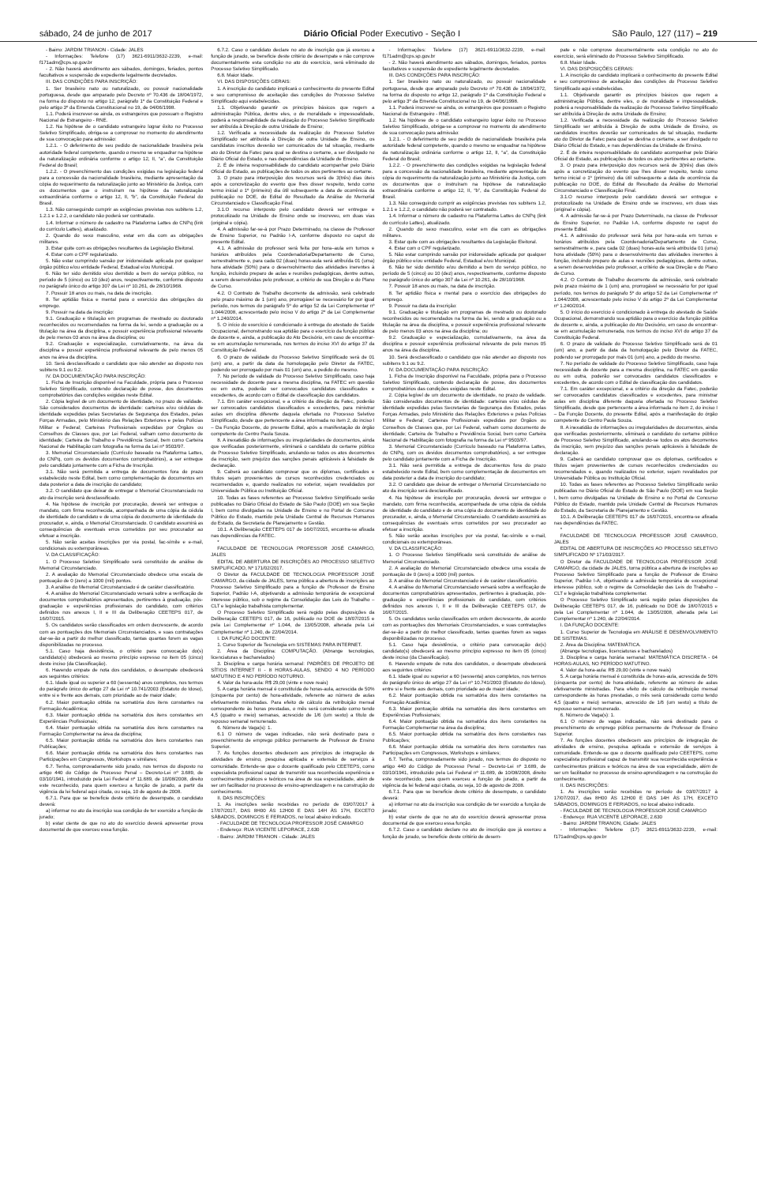sábado, 24 de junho de 2017 Diário Oficial Poder Executivo - Seção I São Paulo, 127 (117) – 219
- Bairro: JARDIM TRIANON - Cidade: JALES
- Informações: Telefone (17) 3621-6911/3632-2239, e-mail: f171adm@cps.sp.gov.br
- 2. Não haverá atendimento aos sábados, domingos, feriados, pontos facultativos e suspensão de expediente legalmente decretados.
III. DAS CONDIÇÕES PARA INSCRIÇÃO:
1. Ser brasileiro nato ou naturalizado, ou possuir nacionalidade portuguesa, desde que amparado pelo Decreto nº 70.436 de 18/04/1972, na forma do disposto no artigo 12, parágrafo 1º da Constituição Federal e pelo artigo 3º da Emenda Constitucional no 19, de 04/06/1998.
1.1. Poderá inscrever-se ainda, os estrangeiros que possuam o Registro Nacional de Estrangeiro - RNE.
1.2. Na hipótese de o candidato estrangeiro lograr êxito no Processo Seletivo Simplificado, obriga-se a comprovar no momento do atendimento de sua convocação para admissão:
1.2.1. - O deferimento de seu pedido de nacionalidade brasileira pela autoridade federal competente, quando o mesmo se enquadrar na hipótese da naturalização ordinária conforme o artigo 12, II, “a”, da Constituição Federal do Brasil;
1.2.2. - O preenchimento das condições exigidas na legislação federal para a concessão da nacionalidade brasileira, mediante apresentação da cópia do requerimento da naturalização junto ao Ministério da Justiça, com os documentos que o instruíram na hipótese da naturalização extraordinária conforme o artigo 12, II, “b”, da Constituição Federal do Brasil.
1.3. Não conseguindo cumprir as exigências previstas nos subitens 1.2, 1.2.1 e 1.2.2, o candidato não poderá ser contratado.
1.4. Informar o número de cadastro na Plataforma Lattes do CNPq (link do currículo Lattes), atualizado.
2. Quando do sexo masculino, estar em dia com as obrigações militares.
3. Estar quite com as obrigações resultantes da Legislação Eleitoral.
4. Estar com o CPF regularizado.
5. Não estar cumprindo sansão por inidoneidade aplicada por qualquer órgão público e/ou entidade Federal, Estadual e/ou Municipal.
6. Não ter sido demitido e/ou demitido a bem do serviço público, no período de 5 (cinco) ou 10 (dez) anos, respectivamente, conforme disposto no parágrafo único do artigo 307 da Lei nº 10.261, de 28/10/1968.
7. Possuir 18 anos ou mais, na data de inscrição.
8. Ter aptidão física e mental para o exercício das obrigações do emprego.
9. Possuir na data da inscrição:
9.1. Graduação e titulação em programas de mestrado ou doutorado reconhecidos ou recomendados na forma da lei, sendo a graduação ou a titulação na área da disciplina, e possuir experiência profissional relevante de pelo menos 03 anos na área da disciplina; ou
9.2. Graduação e especialização, cumulativamente, na área da disciplina e possuir experiência profissional relevante de pelo menos 05 anos na área da disciplina.
10. Será desclassificado o candidato que não atender ao disposto nos subitens 9.1 ou 9.2.
IV. DA DOCUMENTAÇÃO PARA INSCRIÇÃO:
1. Ficha de Inscrição disponível na Faculdade, própria para o Processo Seletivo Simplificado, contendo declaração de posse, dos documentos comprobatórios das condições exigidas neste Edital.
2. Cópia legível de um documento de identidade, no prazo de validade. São considerados documentos de identidade: carteiras e/ou cédulas de identidade expedidas pelas Secretarias de Segurança dos Estados, pelas Forças Armadas, pelo Ministério das Relações Exteriores e pelas Polícias Militar e Federal; Carteiras Profissionais expedidas por Órgãos ou Conselhos de Classes que, por Lei Federal, valham como documento de identidade; Carteira de Trabalho e Previdência Social, bem como Carteira Nacional de Habilitação com fotografia na forma da Lei nº 9503/97.
3. Memorial Circunstanciado (Currículo baseado na Plataforma Lattes, do CNPq, com os devidos documentos comprobatórios), a ser entregue pelo candidato juntamente com a Ficha de Inscrição.
3.1. Não será permitida a entrega de documentos fora do prazo estabelecido neste Edital, bem como complementação de documentos em data posterior a data de inscrição do candidato;
3.2. O candidato que deixar de entregar o Memorial Circunstanciado no ato da inscrição será desclassificado.
4. Na hipótese de inscrição por procuração, deverá ser entregue o mandato, com firma reconhecida, acompanhada de uma cópia da cédula de identidade do candidato e de uma cópia do documento de identidade do procurador, e, ainda, o Memorial Circunstanciado. O candidato assumirá as consequências de eventuais erros cometidos por seu procurador ao efetuar a inscrição.
5. Não serão aceitas inscrições por via postal, fac-símile e e-mail, condicionais ou extemporâneas.
V. DA CLASSIFICAÇÃO:
1. O Processo Seletivo Simplificado será constituído de análise de Memorial Circunstanciado.
2. A avaliação do Memorial Circunstanciado obedece uma escala de pontuação de 0 (zero) a 1000 (mil) pontos.
3. A análise do Memorial Circunstanciado é de caráter classificatório.
4. A análise do Memorial Circunstanciado versará sobre a verificação de documentos comprobatórios apresentados, pertinentes à graduação, pós-graduação e experiências profissionais do candidato, com critérios definidos nos anexos I, II e III da Deliberação CEETEPS 017, de 16/07/2015.
5. Os candidatos serão classificados em ordem decrescente, de acordo com as pontuações dos Memoriais Circunstanciados, e suas contratações dar-se-ão a partir do melhor classificado, tantas quantas forem as vagas disponibilizadas no processo.
5.1. Caso haja desistência, o critério para convocação do(s) candidato(s) obedecerá ao mesmo princípio expresso no item 05 (cinco) deste inciso (da Classificação).
6. Havendo empate de nota dos candidatos, o desempate obedecerá aos seguintes critérios:
6.1. Idade igual ou superior a 60 (sessenta) anos completos, nos termos do parágrafo único do artigo 27 da Lei nº 10.741/2003 (Estatuto do Idoso), entre si e frente aos demais, com prioridade ao de maior idade;
6.2. Maior pontuação obtida na somatória dos itens constantes na Formação Acadêmica;
6.3. Maior pontuação obtida na somatória dos itens constantes em Experiências Profissionais;
6.4. Maior pontuação obtida na somatória dos itens constantes na Formação Complementar na área da disciplina;
6.5. Maior pontuação obtida na somatória dos itens constantes nas Publicações;
6.6. Maior pontuação obtida na somatória dos itens constantes nas Participações em Congressos, Workshops e similares;
6.7. Tenha, comprovadamente sido jurado, nos termos do disposto no artigo 440 do Código de Processo Penal – Decreto-Lei nº 3.689, de 03/10/1941, introduzido pela Lei Federal nº 11.689, de 10/08/2008, direito este reconhecido, para quem exerceu a função de jurado, a partir da vigência da lei federal aqui citada, ou seja, 10 de agosto de 2008.
6.7.1. Para que se beneficie deste critério de desempate, o candidato deverá:
a) informar no ato da inscrição sua condição de ter exercido a função de jurado;
b) estar ciente de que no ato do exercício deverá apresentar prova documental de que exerceu essa função.
6.7.2. Caso o candidato declare no ato de inscrição que já exerceu a função de jurado, se beneficie deste critério de desempate e não comprove documentalmente esta condição no ato do exercício, será eliminado do Processo Seletivo Simplificado.
6.8. Maior Idade.
VI. DAS DISPOSIÇÕES GERAIS:
1. A inscrição do candidato implicará o conhecimento do presente Edital e seu compromisso de aceitação das condições do Processo Seletivo Simplificado aqui estabelecidas.
1.1. Objetivando garantir os princípios básicos que regem a administração Pública, dentre eles, o de moralidade e impessoalidade, poderá a responsabilidade da realização do Processo Seletivo Simplificado ser atribuída à Direção de outra Unidade de Ensino;
1.2. Verificada a necessidade da realização do Processo Seletivo Simplificado ser atribuída à Direção de outra Unidade de Ensino, os candidatos inscritos deverão ser comunicados de tal situação, mediante ato do Diretor da Fatec para qual se destina o certame, a ser divulgado no Diário Oficial do Estado, e nas dependências da Unidade de Ensino.
2. É de inteira responsabilidade do candidato acompanhar pelo Diário Oficial do Estado, as publicações de todos os atos pertinentes ao certame.
3. O prazo para interposição dos recursos será de 3(três) dias úteis após a concretização do evento que lhes disser respeito, tendo como termo inicial o 1º (primeiro) dia útil subsequente a data de ocorrência da publicação no DOE, do Edital do Resultado da Análise do Memorial Circunstanciado e Classificação Final.
3.1.O recurso interposto pelo candidato deverá ser entregue e protocolizado na Unidade de Ensino onde se inscreveu, em duas vias (original e cópia).
4. A admissão far-se-á por Prazo Determinado, na classe de Professor de Ensino Superior, no Padrão I-A, conforme disposto no caput do presente Edital.
4.1. A admissão do professor será feita por hora–aula em turnos e horários atribuídos pela Coordenadoria/Departamento de Curso, semestralmente e, para cada 02 (duas) horas-aula será atribuída 01 (uma) hora atividade (50%) para o desenvolvimento das atividades inerentes à função, incluindo preparo de aulas e reuniões pedagógicas, dentre outras, a serem desenvolvidas pelo professor, a critério de sua Direção e do Plano de Curso.
4.2. O Contrato de Trabalho decorrente da admissão, será celebrado pelo prazo máximo de 1 (um) ano, prorrogável se necessário for por igual período, nos termos do parágrafo 5º do artigo 52 da Lei Complementar nº 1.044/2008, acrescentado pelo inciso V do artigo 2º da Lei Complementar nº 1.240/2014.
5. O início do exercício é condicionado à entrega do atestado de Saúde Ocupacional, demonstrando sua aptidão para o exercício da função pública de docente e, ainda, a publicação do Ato Decisório, em caso de encontrar-se em acumulação remunerada, nos termos do inciso XVI do artigo 37 da Constituição Federal.
6. O prazo de validade do Processo Seletivo Simplificado será de 01 (um) ano, a partir da data da homologação pelo Diretor da FATEC, podendo ser prorrogado por mais 01 (um) ano, a pedido do mesmo.
7. No período de validade do Processo Seletivo Simplificado, caso haja necessidade de docente para a mesma disciplina, na FATEC em questão ou em outra, poderão ser convocados candidatos classificados e excedentes, de acordo com o Edital de classificação dos candidatos.
7.1. Em caráter excepcional, e a critério da direção da Fatec, poderão ser convocados candidatos classificados e excedentes, para ministrar aulas em disciplina diferente daquela ofertada no Processo Seletivo Simplificado, desde que pertencente a área informada no item 2, do inciso I – Da Função Docente, do presente Edital, após a manifestação do órgão competente do Centro Paula Souza.
8. A inexatidão de informações ou irregularidades de documentos, ainda que verificadas posteriormente, eliminará o candidato do certame público de Processo Seletivo Simplificado, anulando-se todos os atos decorrentes da inscrição, sem prejuízo das sanções penais aplicáveis à falsidade de declaração.
9. Caberá ao candidato comprovar que os diplomas, certificados e títulos sejam provenientes de cursos reconhecidos credenciados ou recomendados e, quando realizados no exterior, sejam revalidados por Universidade Pública ou Instituição Oficial.
10. Todas as fases referentes ao Processo Seletivo Simplificado serão publicadas no Diário Oficial do Estado de São Paulo (DOE) em sua Seção I, bem como divulgadas na Unidade de Ensino e no Portal de Concurso Público do Estado, mantido pela Unidade Central de Recursos Humanos do Estado, da Secretaria de Planejamento e Gestão.
10.1. A Deliberação CEETEPS 017 de 16/07/2015, encontra-se afixada nas dependências da FATEC.
*
FACULDADE DE TECNOLOGIA PROFESSOR JOSÉ CAMARGO, JALES
EDITAL DE ABERTURA DE INSCRIÇÕES AO PROCESSO SELETIVO SIMPLIFICADO, Nº 171/02/2017.
O Diretor da FACULDADE DE TECNOLOGIA PROFESSOR JOSÉ CAMARGO, da cidade de JALES, torna pública a abertura de inscrições ao Processo Seletivo Simplificado para a função de Professor de Ensino Superior, Padrão I-A, objetivando a admissão temporária de excepcional interesse público, sob o regime da Consolidação das Leis do Trabalho – CLT e legislação trabalhista complementar.
O Processo Seletivo Simplificado será regido pelas disposições da Deliberação CEETEPS 017, de 16, publicado no DOE de 18/07/2015 e pela Lei Complementar nº 1.044, de 13/05/2008, alterada pela Lei Complementar nº 1.240, de 22/04/2014.
I. DA FUNÇÃO DOCENTE:
1. Curso Superior de Tecnologia em SISTEMAS PARA INTERNET.
2. Área da Disciplina: COMPUTAÇÃO. (Abrange tecnologias, licenciaturas e bacharelados)
3. Disciplina e carga horária semanal: PADRÕES DE PROJETO DE SÍTIOS INTERNET II - 8 HORAS-AULAS, SENDO 4 NO PERÍODO MATUTINO E 4 NO PERÍODO NOTURNO.
4. Valor da hora-aula: R$ 29,00 (vinte e nove reais)
5. A carga horária mensal é constituída de horas-aula, acrescida de 50% (cinquenta por cento) de hora-atividade, referente ao número de aulas efetivamente ministradas. Para efeito de cálculo da retribuição mensal correspondente às horas prestadas, o mês será considerado como tendo 4,5 (quatro e meio) semanas, acrescido de 1/6 (um sexto) a título de repouso semanal remunerado.
6. Número de Vaga(s): 1.
6.1 O número de vagas indicadas, não será destinado para o preenchimento de emprego público permanente de Professor de Ensino Superior.
7. As funções docentes obedecem aos princípios de integração de atividades de ensino, pesquisa aplicada e extensão de serviços à comunidade. Entende-se que o docente qualificado pelo CEETEPS, como especialista profissional capaz de transmitir sua reconhecida experiência e conhecimentos práticos e teóricos na área de sua especialidade, além de ser um facilitador no processo de ensino-aprendizagem e na construção do conhecimento.
II. DAS INSCRIÇÕES:
1. As inscrições serão recebidas no período de 03/07/2017 à 17/07/2017, DAS 8H00 ÀS 12H00 E DAS 14H ÀS 17H, EXCETO SÁBADOS, DOMINGOS E FERIADOS, no local abaixo indicado.
- FACULDADE DE TECNOLOGIA PROFESSOR JOSÉ CAMARGO
- Endereço: RUA VICENTE LEPORACE, 2.630
- Bairro: JARDIM TRIANON - Cidade: JALES
- Informações: Telefone (17) 3621-6911/3632-2239, e-mail: f171adm@cps.sp.gov.br
- 2. Não haverá atendimento aos sábados, domingos, feriados, pontos facultativos e suspensão de expediente legalmente decretados.
III. DAS CONDIÇÕES PARA INSCRIÇÃO:
1. Ser brasileiro nato ou naturalizado, ou possuir nacionalidade portuguesa, desde que amparado pelo Decreto nº 70.436 de 18/04/1972, na forma do disposto no artigo 12, parágrafo 1º da Constituição Federal e pelo artigo 3º da Emenda Constitucional no 19, de 04/06/1998.
1.1. Poderá inscrever-se ainda, os estrangeiros que possuam o Registro Nacional de Estrangeiro - RNE.
1.2. Na hipótese de o candidato estrangeiro lograr êxito no Processo Seletivo Simplificado, obriga-se a comprovar no momento do atendimento de sua convocação para admissão:
1.2.1. - O deferimento de seu pedido de nacionalidade brasileira pela autoridade federal competente, quando o mesmo se enquadrar na hipótese da naturalização ordinária conforme o artigo 12, II, “a”, da Constituição Federal do Brasil;
1.2.2. - O preenchimento das condições exigidas na legislação federal para a concessão da nacionalidade brasileira, mediante apresentação da cópia do requerimento da naturalização junto ao Ministério da Justiça, com os documentos que o instruíram na hipótese da naturalização extraordinária conforme o artigo 12, II, “b”, da Constituição Federal do Brasil.
1.3. Não conseguindo cumprir as exigências previstas nos subitens 1.2, 1.2.1 e 1.2.2, o candidato não poderá ser contratado.
1.4. Informar o número de cadastro na Plataforma Lattes do CNPq (link do currículo Lattes), atualizado.
2. Quando do sexo masculino, estar em dia com as obrigações militares.
3. Estar quite com as obrigações resultantes da Legislação Eleitoral.
4. Estar com o CPF regularizado.
5. Não estar cumprindo sansão por inidoneidade aplicada por qualquer órgão público e/ou entidade Federal, Estadual e/ou Municipal.
6. Não ter sido demitido e/ou demitido a bem do serviço público, no período de 5 (cinco) ou 10 (dez) anos, respectivamente, conforme disposto no parágrafo único do artigo 307 da Lei nº 10.261, de 28/10/1968.
7. Possuir 18 anos ou mais, na data de inscrição.
8. Ter aptidão física e mental para o exercício das obrigações do emprego.
9. Possuir na data da inscrição:
9.1. Graduação e titulação em programas de mestrado ou doutorado reconhecidos ou recomendados na forma da lei, sendo a graduação ou a titulação na área da disciplina, e possuir experiência profissional relevante de pelo menos 03 anos na área da disciplina; ou
9.2. Graduação e especialização, cumulativamente, na área da disciplina e possuir experiência profissional relevante de pelo menos 05 anos na área da disciplina.
10. Será desclassificado o candidato que não atender ao disposto nos subitens 9.1 ou 9.2.
IV. DA DOCUMENTAÇÃO PARA INSCRIÇÃO:
1. Ficha de Inscrição disponível na Faculdade, própria para o Processo Seletivo Simplificado, contendo declaração de posse, dos documentos comprobatórios das condições exigidas neste Edital.
2. Cópia legível de um documento de identidade, no prazo de validade. São considerados documentos de identidade: carteiras e/ou cédulas de identidade expedidas pelas Secretarias de Segurança dos Estados, pelas Forças Armadas, pelo Ministério das Relações Exteriores e pelas Polícias Militar e Federal; Carteiras Profissionais expedidas por Órgãos ou Conselhos de Classes que, por Lei Federal, valham como documento de identidade; Carteira de Trabalho e Previdência Social, bem como Carteira Nacional de Habilitação com fotografia na forma da Lei nº 9503/97.
3. Memorial Circunstanciado (Currículo baseado na Plataforma Lattes, do CNPq, com os devidos documentos comprobatórios), a ser entregue pelo candidato juntamente com a Ficha de Inscrição.
3.1. Não será permitida a entrega de documentos fora do prazo estabelecido neste Edital, bem como complementação de documentos em data posterior a data de inscrição do candidato;
3.2. O candidato que deixar de entregar o Memorial Circunstanciado no ato da inscrição será desclassificado.
4. Na hipótese de inscrição por procuração, deverá ser entregue o mandato, com firma reconhecida, acompanhada de uma cópia da cédula de identidade do candidato e de uma cópia do documento de identidade do procurador, e, ainda, o Memorial Circunstanciado. O candidato assumirá as consequências de eventuais erros cometidos por seu procurador ao efetuar a inscrição.
5. Não serão aceitas inscrições por via postal, fac-símile e e-mail, condicionais ou extemporâneas.
V. DA CLASSIFICAÇÃO:
1. O Processo Seletivo Simplificado será constituído de análise de Memorial Circunstanciado.
2. A avaliação do Memorial Circunstanciado obedece uma escala de pontuação de 0 (zero) a 1000 (mil) pontos.
3. A análise do Memorial Circunstanciado é de caráter classificatório.
4. A análise do Memorial Circunstanciado versará sobre a verificação de documentos comprobatórios apresentados, pertinentes à graduação, pós-graduação e experiências profissionais do candidato, com critérios definidos nos anexos I, II e III da Deliberação CEETEPS 017, de 16/07/2015.
5. Os candidatos serão classificados em ordem decrescente, de acordo com as pontuações dos Memoriais Circunstanciados, e suas contratações dar-se-ão a partir do melhor classificado, tantas quantas forem as vagas disponibilizadas no processo.
5.1. Caso haja desistência, o critério para convocação do(s) candidato(s) obedecerá ao mesmo princípio expresso no item 05 (cinco) deste inciso (da Classificação).
6. Havendo empate de nota dos candidatos, o desempate obedecerá aos seguintes critérios:
6.1. Idade igual ou superior a 60 (sessenta) anos completos, nos termos do parágrafo único do artigo 27 da Lei nº 10.741/2003 (Estatuto do Idoso), entre si e frente aos demais, com prioridade ao de maior idade;
6.2. Maior pontuação obtida na somatória dos itens constantes na Formação Acadêmica;
6.3. Maior pontuação obtida na somatória dos itens constantes em Experiências Profissionais;
6.4. Maior pontuação obtida na somatória dos itens constantes na Formação Complementar na área da disciplina;
6.5. Maior pontuação obtida na somatória dos itens constantes nas Publicações;
6.6. Maior pontuação obtida na somatória dos itens constantes nas Participações em Congressos, Workshops e similares;
6.7. Tenha, comprovadamente sido jurado, nos termos do disposto no artigo 440 do Código de Processo Penal – Decreto-Lei nº 3.689, de 03/10/1941, introduzido pela Lei Federal nº 11.689, de 10/08/2008, direito este reconhecido, para quem exerceu a função de jurado, a partir da vigência da lei federal aqui citada, ou seja, 10 de agosto de 2008.
6.7.1. Para que se beneficie deste critério de desempate, o candidato deverá:
a) informar no ato da inscrição sua condição de ter exercido a função de jurado;
b) estar ciente de que no ato do exercício deverá apresentar prova documental de que exerceu essa função.
6.7.2. Caso o candidato declare no ato de inscrição que já exerceu a função de jurado, se beneficie deste critério de desem-
pate e não comprove documentalmente esta condição no ato do exercício, será eliminado do Processo Seletivo Simplificado.
6.8. Maior Idade.
VI. DAS DISPOSIÇÕES GERAIS:
1. A inscrição do candidato implicará o conhecimento do presente Edital e seu compromisso de aceitação das condições do Processo Seletivo Simplificado aqui estabelecidas.
1.1. Objetivando garantir os princípios básicos que regem a administração Pública, dentre eles, o de moralidade e impessoalidade, poderá a responsabilidade da realização do Processo Seletivo Simplificado ser atribuída à Direção de outra Unidade de Ensino;
1.2. Verificada a necessidade da realização do Processo Seletivo Simplificado ser atribuída à Direção de outra Unidade de Ensino, os candidatos inscritos deverão ser comunicados de tal situação, mediante ato do Diretor da Fatec para qual se destina o certame, a ser divulgado no Diário Oficial do Estado, e nas dependências da Unidade de Ensino.
2. É de inteira responsabilidade do candidato acompanhar pelo Diário Oficial do Estado, as publicações de todos os atos pertinentes ao certame.
3. O prazo para interposição dos recursos será de 3(três) dias úteis após a concretização do evento que lhes disser respeito, tendo como termo inicial o 1º (primeiro) dia útil subsequente a data de ocorrência da publicação no DOE, do Edital do Resultado da Análise do Memorial Circunstanciado e Classificação Final.
3.1.O recurso interposto pelo candidato deverá ser entregue e protocolizado na Unidade de Ensino onde se inscreveu, em duas vias (original e cópia).
4. A admissão far-se-á por Prazo Determinado, na classe de Professor de Ensino Superior, no Padrão I-A, conforme disposto no caput do presente Edital.
4.1. A admissão do professor será feita por hora–aula em turnos e horários atribuídos pela Coordenadoria/Departamento de Curso, semestralmente e, para cada 02 (duas) horas-aula será atribuída 01 (uma) hora atividade (50%) para o desenvolvimento das atividades inerentes à função, incluindo preparo de aulas e reuniões pedagógicas, dentre outras, a serem desenvolvidas pelo professor, a critério de sua Direção e do Plano de Curso.
4.2. O Contrato de Trabalho decorrente da admissão, será celebrado pelo prazo máximo de 1 (um) ano, prorrogável se necessário for por igual período, nos termos do parágrafo 5º do artigo 52 da Lei Complementar nº 1.044/2008, acrescentado pelo inciso V do artigo 2º da Lei Complementar nº 1.240/2014.
5. O início do exercício é condicionado à entrega do atestado de Saúde Ocupacional, demonstrando sua aptidão para o exercício da função pública de docente e, ainda, a publicação do Ato Decisório, em caso de encontrar-se em acumulação remunerada, nos termos do inciso XVI do artigo 37 da Constituição Federal.
6. O prazo de validade do Processo Seletivo Simplificado será de 01 (um) ano, a partir da data da homologação pelo Diretor da FATEC, podendo ser prorrogado por mais 01 (um) ano, a pedido do mesmo.
7. No período de validade do Processo Seletivo Simplificado, caso haja necessidade de docente para a mesma disciplina, na FATEC em questão ou em outra, poderão ser convocados candidatos classificados e excedentes, de acordo com o Edital de classificação dos candidatos.
7.1. Em caráter excepcional, e a critério da direção da Fatec, poderão ser convocados candidatos classificados e excedentes, para ministrar aulas em disciplina diferente daquela ofertada no Processo Seletivo Simplificado, desde que pertencente a área informada no item 2, do inciso I – Da Função Docente, do presente Edital, após a manifestação do órgão competente do Centro Paula Souza.
8. A inexatidão de informações ou irregularidades de documentos, ainda que verificadas posteriormente, eliminará o candidato do certame público de Processo Seletivo Simplificado, anulando-se todos os atos decorrentes da inscrição, sem prejuízo das sanções penais aplicáveis à falsidade de declaração.
9. Caberá ao candidato comprovar que os diplomas, certificados e títulos sejam provenientes de cursos reconhecidos credenciados ou recomendados e, quando realizados no exterior, sejam revalidados por Universidade Pública ou Instituição Oficial.
10. Todas as fases referentes ao Processo Seletivo Simplificado serão publicadas no Diário Oficial do Estado de São Paulo (DOE) em sua Seção I, bem como divulgadas na Unidade de Ensino e no Portal de Concurso Público do Estado, mantido pela Unidade Central de Recursos Humanos do Estado, da Secretaria de Planejamento e Gestão.
10.1. A Deliberação CEETEPS 017 de 16/07/2015, encontra-se afixada nas dependências da FATEC.
*
FACULDADE DE TECNOLOGIA PROFESSOR JOSÉ CAMARGO, JALES
EDITAL DE ABERTURA DE INSCRIÇÕES AO PROCESSO SELETIVO SIMPLIFICADO Nº 171/03/2017.
O Diretor da FACULDADE DE TECNOLOGIA PROFESSOR JOSÉ CAMARGO, da cidade de JALES, torna pública a abertura de inscrições ao Processo Seletivo Simplificado para a função de Professor de Ensino Superior, Padrão I-A, objetivando a admissão temporária de excepcional interesse público, sob o regime da Consolidação das Leis do Trabalho – CLT e legislação trabalhista complementar.
O Processo Seletivo Simplificado será regido pelas disposições da Deliberação CEETEPS 017, de 16, publicado no DOE de 18/07/2015 e pela Lei Complementar nº 1.044, de 13/05/2008, alterada pela Lei Complementar nº 1.240, de 22/04/2014.
I. DA FUNÇÃO DOCENTE:
1. Curso Superior de Tecnologia em ANÁLISE E DESENVOLVIMENTO DE SISTEMAS.
2. Área da Disciplina: MATEMÁTICA.
(Abrange tecnologias, licenciaturas e bacharelados)
3. Disciplina e carga horária semanal: MATEMÁTICA DISCRETA - 04 HORAS-AULAS, NO PERÍODO MATUTINO.
4. Valor da hora-aula: R$ 29,00 (vinte e nove reais)
5. A carga horária mensal é constituída de horas-aula, acrescida de 50% (cinquenta por cento) de hora-atividade, referente ao número de aulas efetivamente ministradas. Para efeito de cálculo da retribuição mensal correspondente às horas prestadas, o mês será considerado como tendo 4,5 (quatro e meio) semanas, acrescido de 1/6 (um sexto) a título de repouso semanal remunerado.
6. Número de Vaga(s): 1.
6.1 O número de vagas indicadas, não será destinado para o preenchimento de emprego público permanente de Professor de Ensino Superior.
7. As funções docentes obedecem aos princípios de integração de atividades de ensino, pesquisa aplicada e extensão de serviços à comunidade. Entende-se que o docente qualificado pelo CEETEPS, como especialista profissional capaz de transmitir sua reconhecida experiência e conhecimentos práticos e teóricos na área de sua especialidade, além de ser um facilitador no processo de ensino-aprendizagem e na construção do conhecimento.
II. DAS INSCRIÇÕES:
1. As inscrições serão recebidas no período de 03/07/2017 à 17/07/2017, das 8H00 ÀS 12H00 E DAS 14H ÀS 17H, EXCETO SÁBADOS, DOMINGOS E FERIADOS, no local abaixo indicado.
- FACULDADE DE TECNOLOGIA PROFESSOR JOSÉ CAMARGO
- Endereço: RUA VICENTE LEPORACE, 2.630
- Bairro: JARDIM TRIANON, Cidade: JALES
- Informações: Telefone (17) 3621-6911/3632-2239, e-mail: f171adm@cps.sp.gov.br